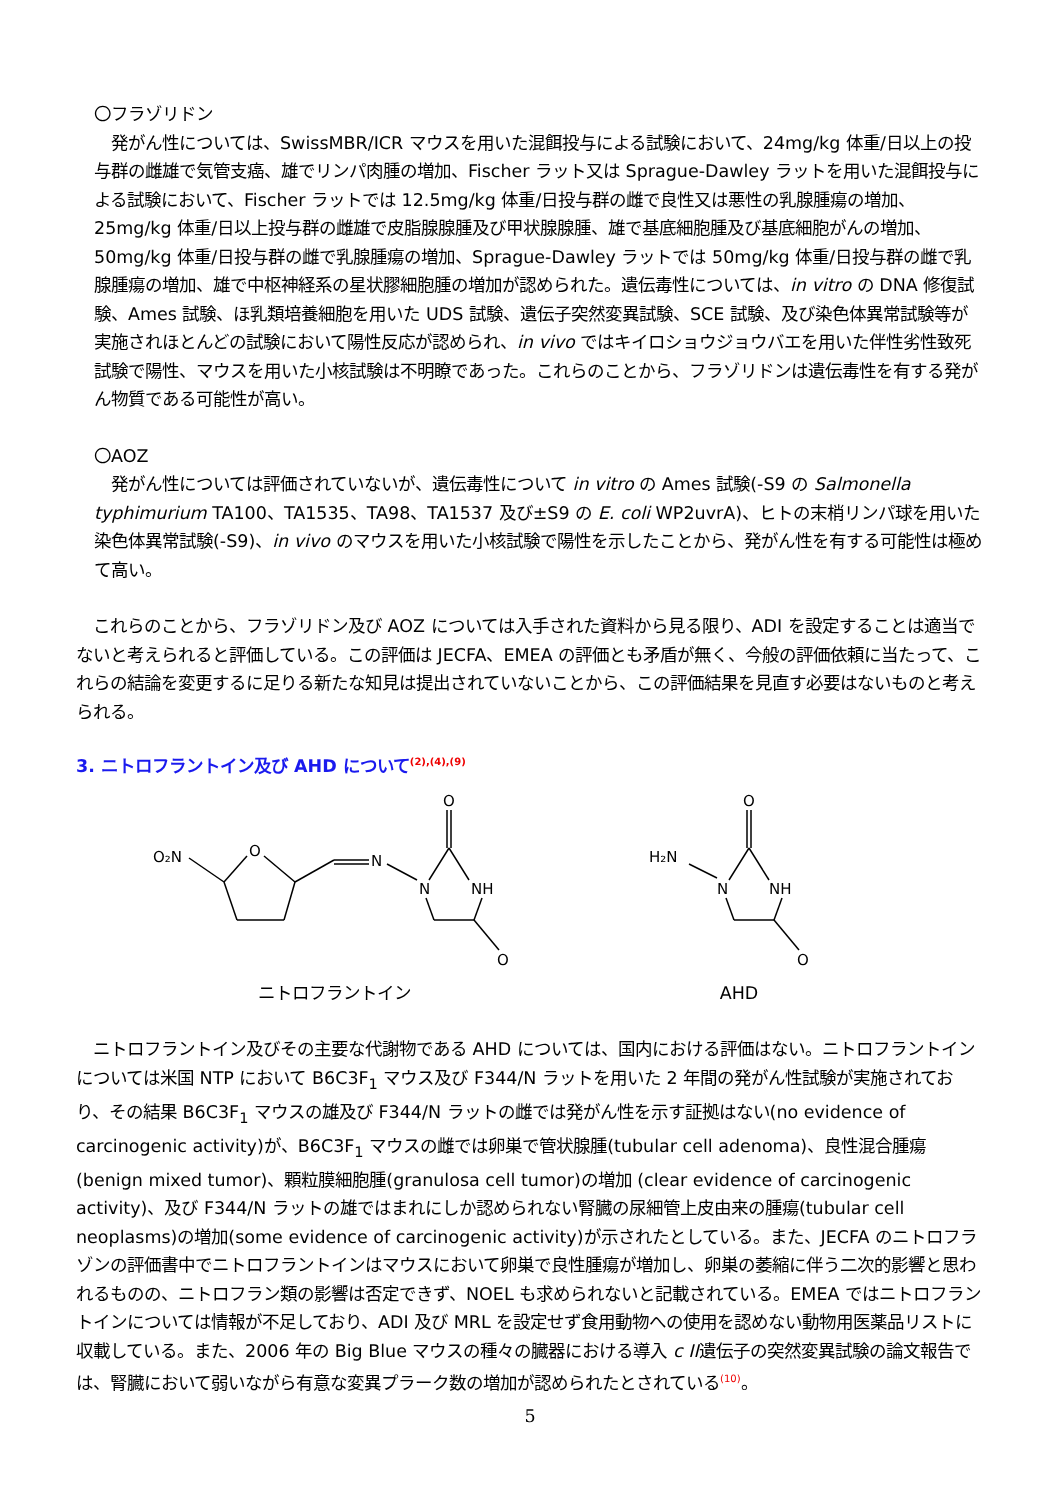〇フラゾリドン
　発がん性については、SwissMBR/ICR マウスを用いた混餌投与による試験において、24mg/kg 体重/日以上の投与群の雌雄で気管支癌、雄でリンパ肉腫の増加、Fischer ラット又は Sprague-Dawley ラットを用いた混餌投与による試験において、Fischer ラットでは 12.5mg/kg 体重/日投与群の雌で良性又は悪性の乳腺腫瘍の増加、25mg/kg 体重/日以上投与群の雌雄で皮脂腺腺腫及び甲状腺腺腫、雄で基底細胞腫及び基底細胞がんの増加、50mg/kg 体重/日投与群の雌で乳腺腫瘍の増加、Sprague-Dawley ラットでは 50mg/kg 体重/日投与群の雌で乳腺腫瘍の増加、雄で中枢神経系の星状膠細胞腫の増加が認められた。遺伝毒性については、in vitro の DNA 修復試験、Ames 試験、ほ乳類培養細胞を用いた UDS 試験、遺伝子突然変異試験、SCE 試験、及び染色体異常試験等が実施されほとんどの試験において陽性反応が認められ、in vivo ではキイロショウジョウバエを用いた伴性劣性致死試験で陽性、マウスを用いた小核試験は不明瞭であった。これらのことから、フラゾリドンは遺伝毒性を有する発がん物質である可能性が高い。
〇AOZ
　発がん性については評価されていないが、遺伝毒性について in vitro の Ames 試験(-S9 の Salmonella typhimurium TA100、TA1535、TA98、TA1537 及び±S9 の E. coli WP2uvrA)、ヒトの末梢リンパ球を用いた染色体異常試験(-S9)、in vivo のマウスを用いた小核試験で陽性を示したことから、発がん性を有する可能性は極めて高い。
　これらのことから、フラゾリドン及び AOZ については入手された資料から見る限り、ADI を設定することは適当でないと考えられると評価している。この評価は JECFA、EMEA の評価とも矛盾が無く、今般の評価依頼に当たって、これらの結論を変更するに足りる新たな知見は提出されていないことから、この評価結果を見直す必要はないものと考えられる。
3. ニトロフラントイン及び AHD について<sup>(2),(4),(9)</sup>
O₂N
O
N
N
NH
O
O
ニトロフラントイン
H₂N
N
NH
O
O
AHD
　ニトロフラントイン及びその主要な代謝物である AHD については、国内における評価はない。ニトロフラントインについては米国 NTP において B6C3F<sub>1</sub> マウス及び F344/N ラットを用いた 2 年間の発がん性試験が実施されており、その結果 B6C3F<sub>1</sub> マウスの雄及び F344/N ラットの雌では発がん性を示す証拠はない(no evidence of carcinogenic activity)が、B6C3F<sub>1</sub> マウスの雌では卵巣で管状腺腫(tubular cell adenoma)、良性混合腫瘍(benign mixed tumor)、顆粒膜細胞腫(granulosa cell tumor)の増加 (clear evidence of carcinogenic activity)、及び F344/N ラットの雄ではまれにしか認められない腎臓の尿細管上皮由来の腫瘍(tubular cell neoplasms)の増加(some evidence of carcinogenic activity)が示されたとしている。また、JECFA のニトロフラゾンの評価書中でニトロフラントインはマウスにおいて卵巣で良性腫瘍が増加し、卵巣の萎縮に伴う二次的影響と思われるものの、ニトロフラン類の影響は否定できず、NOEL も求められないと記載されている。EMEA ではニトロフラントインについては情報が不足しており、ADI 及び MRL を設定せず食用動物への使用を認めない動物用医薬品リストに収載している。また、2006 年の Big Blue マウスの種々の臓器における導入 c II遺伝子の突然変異試験の論文報告では、腎臓において弱いながら有意な変異プラーク数の増加が認められたとされている<sup>(10)</sup>。
5